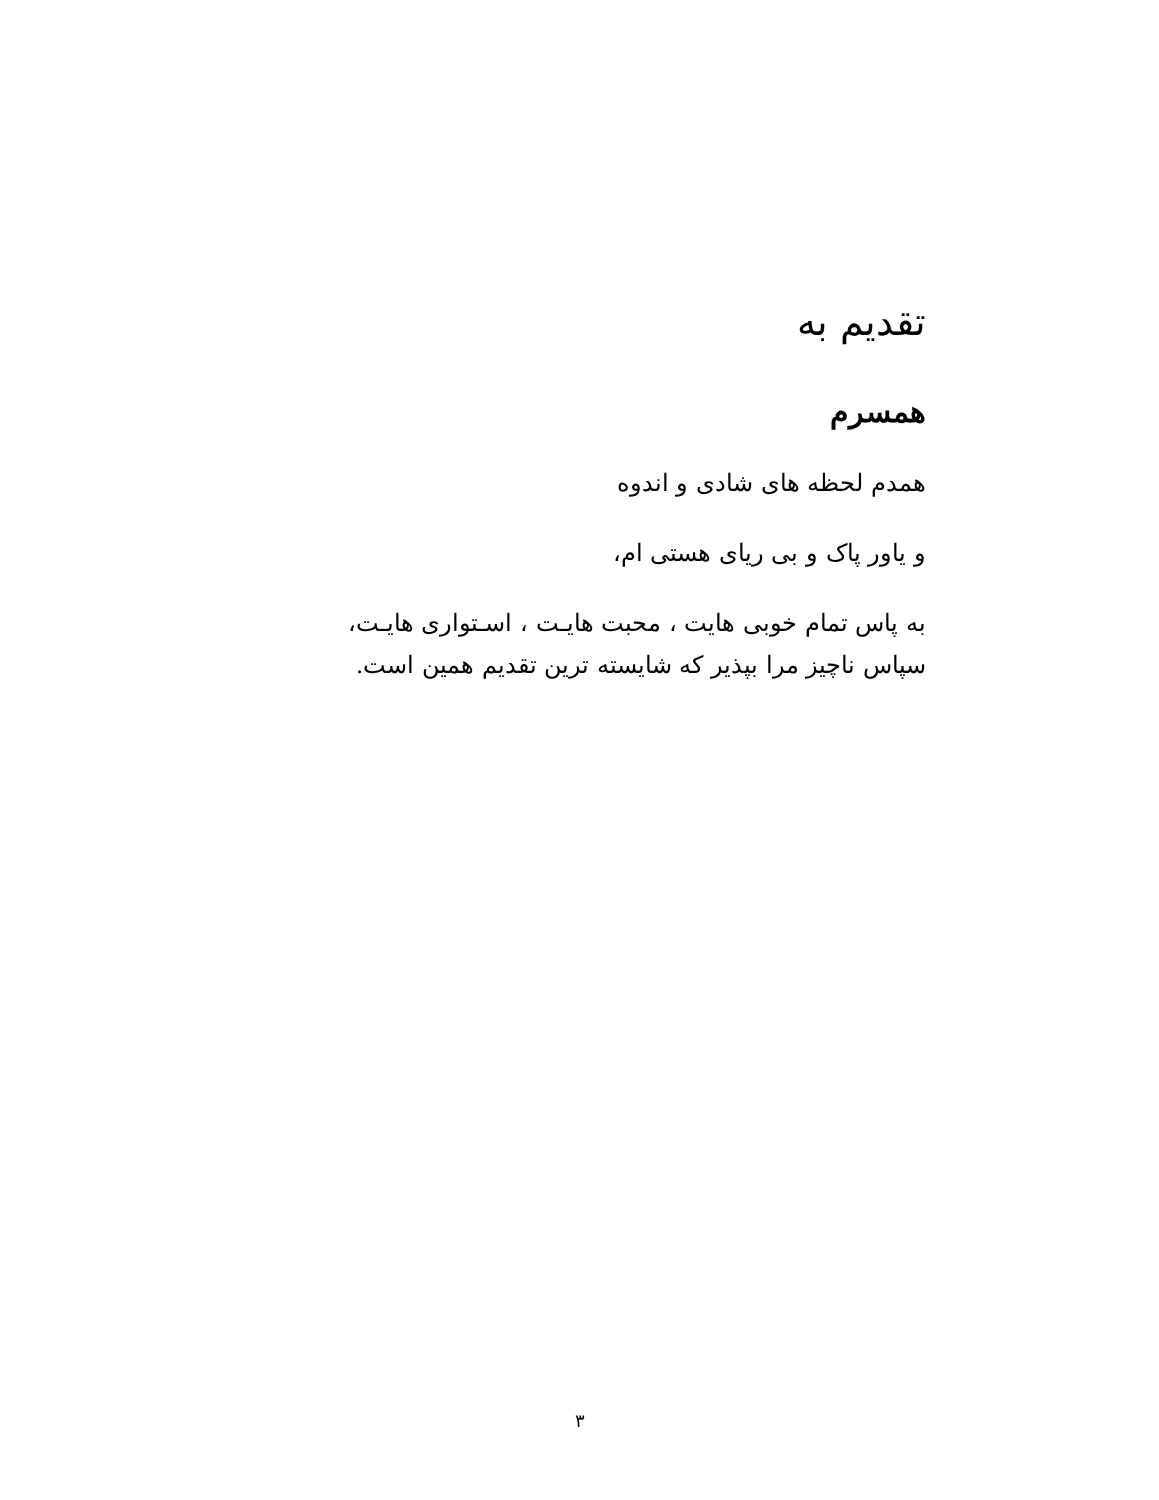تقدیم به
همسرم
همدم لحظه های شادی و اندوه
و یاور پاک و بی ریای هستی ام،
به پاس تمام خوبی هایت ، محبت هایـت ، اسـتواری هایـت،
سپاس ناچیز مرا بپذیر که شایسته ترین تقدیم همین است.
۳